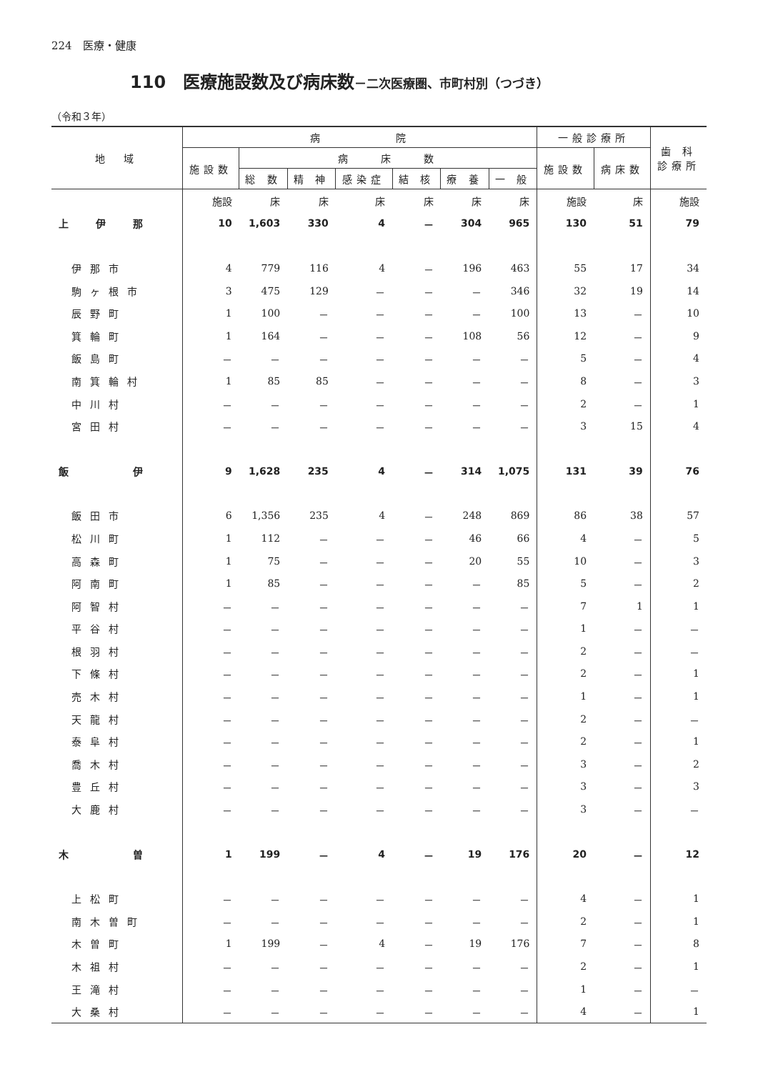224　医療・健康
110　医療施設数及び病床数－二次医療圏、市町村別（つづき）
（令和３年）
| 地 域 | 病 院 | | | | | | | 一般診療所 | | 歯 科 診療所 |
| --- | --- | --- | --- | --- | --- | --- | --- | --- | --- | --- |
| | 施設数 | 病 床 数 | | | | | | 施設数 | 病床数 | |
| | | 総 数 | 精 神 | 感染症 | 結 核 | 療 養 | 一 般 | | | |
| | 施設 | 床 | 床 | 床 | 床 | 床 | 床 | 施設 | 床 | 施設 |
| 上 伊 那 | 10 | 1,603 | 330 | 4 | － | 304 | 965 | 130 | 51 | 79 |
| 伊那市 | 4 | 779 | 116 | 4 | － | 196 | 463 | 55 | 17 | 34 |
| 駒ヶ根市 | 3 | 475 | 129 | － | － | － | 346 | 32 | 19 | 14 |
| 辰野町 | 1 | 100 | － | － | － | － | 100 | 13 | － | 10 |
| 箕輪町 | 1 | 164 | － | － | － | 108 | 56 | 12 | － | 9 |
| 飯島町 | － | － | － | － | － | － | － | 5 | － | 4 |
| 南箕輪村 | 1 | 85 | 85 | － | － | － | － | 8 | － | 3 |
| 中川村 | － | － | － | － | － | － | － | 2 | － | 1 |
| 宮田村 | － | － | － | － | － | － | － | 3 | 15 | 4 |
| 飯 伊 | 9 | 1,628 | 235 | 4 | － | 314 | 1,075 | 131 | 39 | 76 |
| 飯田市 | 6 | 1,356 | 235 | 4 | － | 248 | 869 | 86 | 38 | 57 |
| 松川町 | 1 | 112 | － | － | － | 46 | 66 | 4 | － | 5 |
| 高森町 | 1 | 75 | － | － | － | 20 | 55 | 10 | － | 3 |
| 阿南町 | 1 | 85 | － | － | － | － | 85 | 5 | － | 2 |
| 阿智村 | － | － | － | － | － | － | － | 7 | 1 | 1 |
| 平谷村 | － | － | － | － | － | － | － | 1 | － | － |
| 根羽村 | － | － | － | － | － | － | － | 2 | － | － |
| 下條村 | － | － | － | － | － | － | － | 2 | － | 1 |
| 売木村 | － | － | － | － | － | － | － | 1 | － | 1 |
| 天龍村 | － | － | － | － | － | － | － | 2 | － | － |
| 泰阜村 | － | － | － | － | － | － | － | 2 | － | 1 |
| 喬木村 | － | － | － | － | － | － | － | 3 | － | 2 |
| 豊丘村 | － | － | － | － | － | － | － | 3 | － | 3 |
| 大鹿村 | － | － | － | － | － | － | － | 3 | － | － |
| 木 曽 | 1 | 199 | － | 4 | － | 19 | 176 | 20 | － | 12 |
| 上松町 | － | － | － | － | － | － | － | 4 | － | 1 |
| 南木曽町 | － | － | － | － | － | － | － | 2 | － | 1 |
| 木曽町 | 1 | 199 | － | 4 | － | 19 | 176 | 7 | － | 8 |
| 木祖村 | － | － | － | － | － | － | － | 2 | － | 1 |
| 王滝村 | － | － | － | － | － | － | － | 1 | － | － |
| 大桑村 | － | － | － | － | － | － | － | 4 | － | 1 |